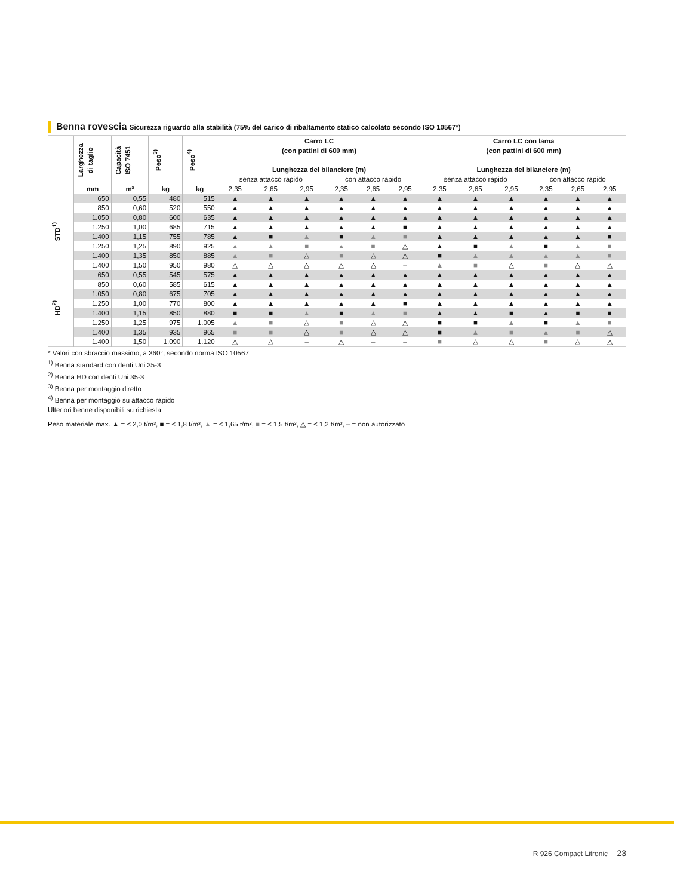Benna rovescia Sicurezza riguardo alla stabilità (75% del carico di ribaltamento statico calcolato secondo ISO 10567*)
| | Larghezza di taglio | Capacità ISO 7451 | Peso<sup>3)</sup> | Peso<sup>4)</sup> | Carro LC (con pattini di 600 mm) Lunghezza del bilanciere (m) | | | | | | Carro LC con lama (con pattini di 600 mm) Lunghezza del bilanciere (m) | | | | | |
| --- | --- | --- | --- | --- | --- | --- | --- | --- | --- | --- | --- | --- | --- | --- | --- | --- |
| | | | | | senza attacco rapido | | | con attacco rapido | | | senza attacco rapido | | | con attacco rapido | | |
| | mm | m³ | kg | kg | 2,35 | 2,65 | 2,95 | 2,35 | 2,65 | 2,95 | 2,35 | 2,65 | 2,95 | 2,35 | 2,65 | 2,95 |
| STD<sup>1)</sup> | 650 | 0,55 | 480 | 515 | ▲ | ▲ | ▲ | ▲ | ▲ | ▲ | ▲ | ▲ | ▲ | ▲ | ▲ | ▲ |
| | 850 | 0,60 | 520 | 550 | ▲ | ▲ | ▲ | ▲ | ▲ | ▲ | ▲ | ▲ | ▲ | ▲ | ▲ | ▲ |
| | 1.050 | 0,80 | 600 | 635 | ▲ | ▲ | ▲ | ▲ | ▲ | ▲ | ▲ | ▲ | ▲ | ▲ | ▲ | ▲ |
| | 1.250 | 1,00 | 685 | 715 | ▲ | ▲ | ▲ | ▲ | ▲ | ■ | ▲ | ▲ | ▲ | ▲ | ▲ | ▲ |
| | 1.400 | 1,15 | 755 | 785 | ▲ | ■ | ▲ | ■ | ▲ | ■ | ▲ | ▲ | ▲ | ▲ | ▲ | ■ |
| | 1.250 | 1,25 | 890 | 925 | ▲ | ▲ | ■ | ▲ | ■ | △ | ▲ | ■ | ▲ | ■ | ▲ | ■ |
| | 1.400 | 1,35 | 850 | 885 | ▲ | ■ | △ | ■ | △ | △ | ■ | ▲ | ▲ | ▲ | ▲ | ■ |
| | 1.400 | 1,50 | 950 | 980 | △ | △ | △ | △ | △ | – | ▲ | ■ | △ | ■ | △ | △ |
| HD<sup>2)</sup> | 650 | 0,55 | 545 | 575 | ▲ | ▲ | ▲ | ▲ | ▲ | ▲ | ▲ | ▲ | ▲ | ▲ | ▲ | ▲ |
| | 850 | 0,60 | 585 | 615 | ▲ | ▲ | ▲ | ▲ | ▲ | ▲ | ▲ | ▲ | ▲ | ▲ | ▲ | ▲ |
| | 1.050 | 0,80 | 675 | 705 | ▲ | ▲ | ▲ | ▲ | ▲ | ▲ | ▲ | ▲ | ▲ | ▲ | ▲ | ▲ |
| | 1.250 | 1,00 | 770 | 800 | ▲ | ▲ | ▲ | ▲ | ▲ | ■ | ▲ | ▲ | ▲ | ▲ | ▲ | ▲ |
| | 1.400 | 1,15 | 850 | 880 | ■ | ■ | ▲ | ■ | ▲ | ■ | ▲ | ▲ | ■ | ▲ | ■ | ■ |
| | 1.250 | 1,25 | 975 | 1.005 | ▲ | ■ | △ | ■ | △ | △ | ■ | ■ | ▲ | ■ | ▲ | ■ |
| | 1.400 | 1,35 | 935 | 965 | ■ | ■ | △ | ■ | △ | △ | ■ | ▲ | ■ | ▲ | ■ | △ |
| | 1.400 | 1,50 | 1.090 | 1.120 | △ | △ | – | △ | – | – | ■ | △ | △ | ■ | △ | △ |
* Valori con sbraccio massimo, a 360°, secondo norma ISO 10567
<sup>1)</sup> Benna standard con denti Uni 35-3
<sup>2)</sup> Benna HD con denti Uni 35-3
<sup>3)</sup> Benna per montaggio diretto
<sup>4)</sup> Benna per montaggio su attacco rapido
Ulteriori benne disponibili su richiesta
Peso materiale max. ▲ = ≤ 2,0 t/m³, ■ = ≤ 1,8 t/m³, ▲ = ≤ 1,65 t/m³, ■ = ≤ 1,5 t/m³, △ = ≤ 1,2 t/m³, – = non autorizzato
R 926 Compact Litronic 23